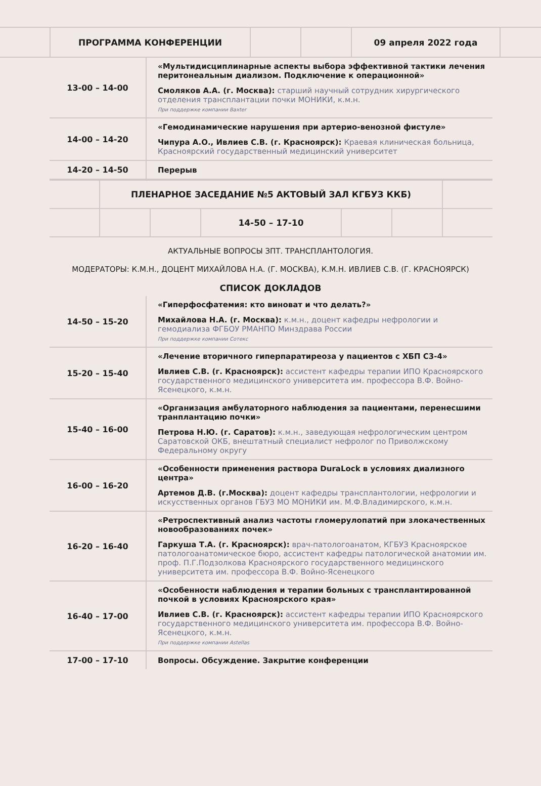| | ПРОГРАММА КОНФЕРЕНЦИИ | | | 09 апреля 2022 года | |
| 13-00 – 14-00 | «Мультидисциплинарные аспекты выбора эффективной тактики лечения перитонеальным диализом. Подключение к операционной» Смоляков А.А. (г. Москва): старший научный сотрудник хирургического отделения трансплантации почки МОНИКИ, к.м.н. При поддержке компании Baxter |
| 14-00 – 14-20 | «Гемодинамические нарушения при артерио-венозной фистуле» Чипура А.О., Ивлиев С.В. (г. Красноярск): Краевая клиническая больница, Красноярский государственный медицинский университет |
| 14-20 – 14-50 | Перерыв |
| | ПЛЕНАРНОЕ ЗАСЕДАНИЕ №5 АКТОВЫЙ ЗАЛ КГБУЗ ККБ) | | | | | |
| | | | 14-50 – 17-10 | | | |
АКТУАЛЬНЫЕ ВОПРОСЫ ЗПТ. ТРАНСПЛАНТОЛОГИЯ.
МОДЕРАТОРЫ: К.М.Н., ДОЦЕНТ МИХАЙЛОВА Н.А. (Г. МОСКВА), К.М.Н. ИВЛИЕВ С.В. (Г. КРАСНОЯРСК)
СПИСОК ДОКЛАДОВ
| 14-50 – 15-20 | «Гиперфосфатемия: кто виноват и что делать?» Михайлова Н.А. (г. Москва): к.м.н., доцент кафедры нефрологии и гемодиализа ФГБОУ РМАНПО Минздрава России При поддержке компании Сотекс |
| 15-20 – 15-40 | «Лечение вторичного гиперпаратиреоза у пациентов с ХБП С3-4» Ивлиев С.В. (г. Красноярск): ассистент кафедры терапии ИПО Красноярского государственного медицинского университета им. профессора В.Ф. Войно-Ясенецкого, к.м.н. |
| 15-40 – 16-00 | «Организация амбулаторного наблюдения за пациентами, перенесшими транплантацию почки» Петрова Н.Ю. (г. Саратов): к.м.н., заведующая нефрологическим центром Саратовской ОКБ, внештатный специалист нефролог по Приволжскому Федеральному округу |
| 16-00 – 16-20 | «Особенности применения раствора DuraLock в условиях диализного центра» Артемов Д.В. (г.Москва): доцент кафедры трансплантологии, нефрологии и искусственных органов ГБУЗ МО МОНИКИ им. М.Ф.Владимирского, к.м.н. |
| 16-20 – 16-40 | «Ретроспективный анализ частоты гломерулопатий при злокачественных новообразованиях почек» Гаркуша Т.А. (г. Красноярск): врач-патологоанатом, КГБУЗ Красноярское патологоанатомическое бюро, ассистент кафедры патологической анатомии им. проф. П.Г.Подзолкова Красноярского государственного медицинского университета им. профессора В.Ф. Войно-Ясенецкого |
| 16-40 – 17-00 | «Особенности наблюдения и терапии больных с трансплантированной почкой в условиях Красноярского края» Ивлиев С.В. (г. Красноярск): ассистент кафедры терапии ИПО Красноярского государственного медицинского университета им. профессора В.Ф. Войно-Ясенецкого, к.м.н. При поддержке компании Astellas |
| 17-00 – 17-10 | Вопросы. Обсуждение. Закрытие конференции |